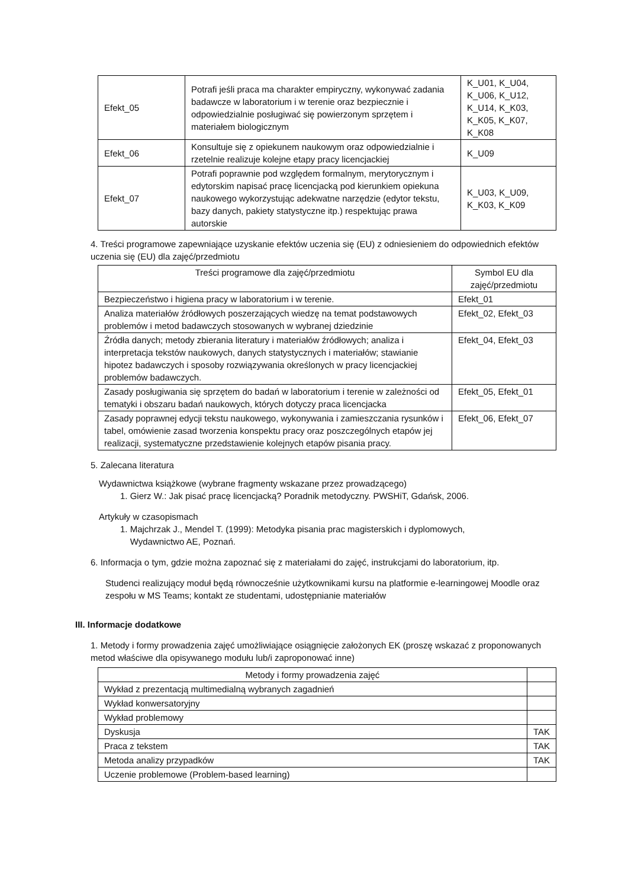| Efekt_05 | Potrafi jeśli praca ma charakter empiryczny, wykonywać zadania badawcze w laboratorium i w terenie oraz bezpiecznie i odpowiedzialnie posługiwać się powierzonym sprzętem i materiałem biologicznym | K_U01, K_U04, K_U06, K_U12, K_U14, K_K03, K_K05, K_K07, K_K08 |
| Efekt_06 | Konsultuje się z opiekunem naukowym oraz odpowiedzialnie i rzetelnie realizuje kolejne etapy pracy licencjackiej | K_U09 |
| Efekt_07 | Potrafi poprawnie pod względem formalnym, merytorycznym i edytorskim napisać pracę licencjacką pod kierunkiem opiekuna naukowego wykorzystując adekwatne narzędzie (edytor tekstu, bazy danych, pakiety statystyczne itp.) respektując prawa autorskie | K_U03, K_U09, K_K03, K_K09 |
4. Treści programowe zapewniające uzyskanie efektów uczenia się (EU) z odniesieniem do odpowiednich efektów uczenia się (EU) dla zajęć/przedmiotu
| Treści programowe dla zajęć/przedmiotu | Symbol EU dla zajęć/przedmiotu |
| --- | --- |
| Bezpieczeństwo i higiena pracy w laboratorium i w terenie. | Efekt_01 |
| Analiza materiałów źródłowych poszerzających wiedzę na temat podstawowych problemów i metod badawczych stosowanych w wybranej dziedzinie | Efekt_02, Efekt_03 |
| Źródła danych; metody zbierania literatury i materiałów źródłowych; analiza i interpretacja tekstów naukowych, danych statystycznych i materiałów; stawianie hipotez badawczych i sposoby rozwiązywania określonych w pracy licencjackiej problemów badawczych. | Efekt_04, Efekt_03 |
| Zasady posługiwania się sprzętem do badań w laboratorium i terenie w zależności od tematyki i obszaru badań naukowych, których dotyczy praca licencjacka | Efekt_05, Efekt_01 |
| Zasady poprawnej edycji tekstu naukowego, wykonywania i zamieszczania rysunków i tabel, omówienie zasad tworzenia konspektu pracy oraz poszczególnych etapów jej realizacji, systematyczne przedstawienie kolejnych etapów pisania pracy. | Efekt_06, Efekt_07 |
5. Zalecana literatura
Wydawnictwa książkowe (wybrane fragmenty wskazane przez prowadzącego)
1. Gierz W.: Jak pisać pracę licencjacką? Poradnik metodyczny. PWSHiT, Gdańsk, 2006.
Artykuły w czasopismach
1. Majchrzak J., Mendel T. (1999): Metodyka pisania prac magisterskich i dyplomowych,
Wydawnictwo AE, Poznań.
6. Informacja o tym, gdzie można zapoznać się z materiałami do zajęć, instrukcjami do laboratorium, itp.
Studenci realizujący moduł będą równocześnie użytkownikami kursu na platformie e-learningowej Moodle oraz zespołu w MS Teams; kontakt ze studentami, udostępnianie materiałów
III. Informacje dodatkowe
1. Metody i formy prowadzenia zajęć umożliwiające osiągnięcie założonych EK (proszę wskazać z proponowanych metod właściwe dla opisywanego modułu lub/i zaproponować inne)
| Metody i formy prowadzenia zajęć | |
| --- | --- |
| Wykład z prezentacją multimedialną wybranych zagadnień | |
| Wykład konwersatoryjny | |
| Wykład problemowy | |
| Dyskusja | TAK |
| Praca z tekstem | TAK |
| Metoda analizy przypadków | TAK |
| Uczenie problemowe (Problem-based learning) | |